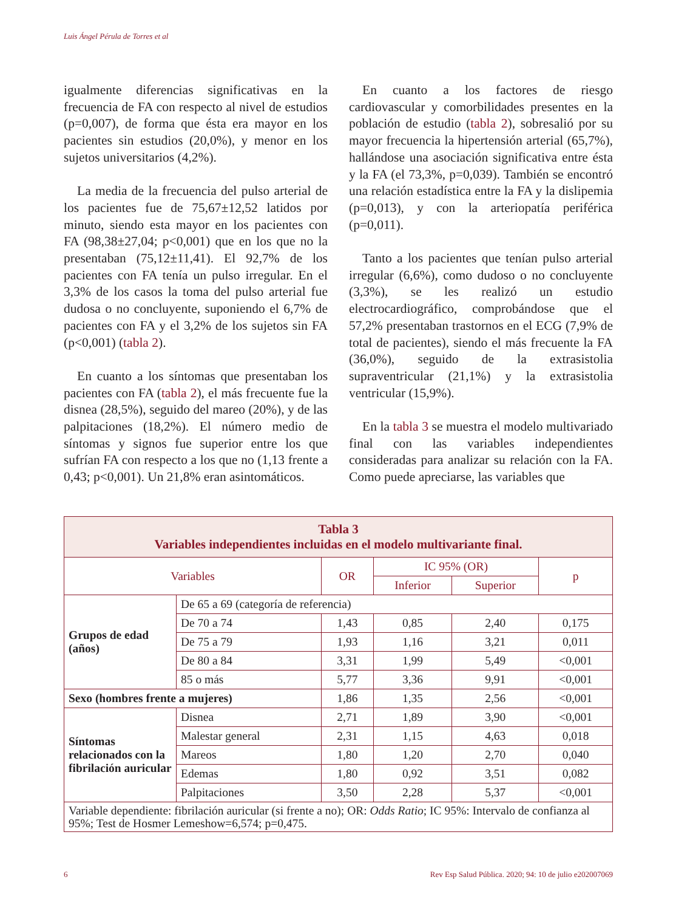Luis Ángel Pérula de Torres et al
igualmente diferencias significativas en la frecuencia de FA con respecto al nivel de estudios (p=0,007), de forma que ésta era mayor en los pacientes sin estudios (20,0%), y menor en los sujetos universitarios (4,2%).
La media de la frecuencia del pulso arterial de los pacientes fue de 75,67±12,52 latidos por minuto, siendo esta mayor en los pacientes con FA (98,38±27,04; p<0,001) que en los que no la presentaban (75,12±11,41). El 92,7% de los pacientes con FA tenía un pulso irregular. En el 3,3% de los casos la toma del pulso arterial fue dudosa o no concluyente, suponiendo el 6,7% de pacientes con FA y el 3,2% de los sujetos sin FA (p<0,001) (tabla 2).
En cuanto a los síntomas que presentaban los pacientes con FA (tabla 2), el más frecuente fue la disnea (28,5%), seguido del mareo (20%), y de las palpitaciones (18,2%). El número medio de síntomas y signos fue superior entre los que sufrían FA con respecto a los que no (1,13 frente a 0,43; p<0,001). Un 21,8% eran asintomáticos.
En cuanto a los factores de riesgo cardiovascular y comorbilidades presentes en la población de estudio (tabla 2), sobresalió por su mayor frecuencia la hipertensión arterial (65,7%), hallándose una asociación significativa entre ésta y la FA (el 73,3%, p=0,039). También se encontró una relación estadística entre la FA y la dislipemia (p=0,013), y con la arteriopatía periférica (p=0,011).
Tanto a los pacientes que tenían pulso arterial irregular (6,6%), como dudoso o no concluyente (3,3%), se les realizó un estudio electrocardiográfico, comprobándose que el 57,2% presentaban trastornos en el ECG (7,9% de total de pacientes), siendo el más frecuente la FA (36,0%), seguido de la extrasistolia supraventricular (21,1%) y la extrasistolia ventricular (15,9%).
En la tabla 3 se muestra el modelo multivariado final con las variables independientes consideradas para analizar su relación con la FA. Como puede apreciarse, las variables que
| Tabla 3 Variables independientes incluidas en el modelo multivariante final. | | | | | |
| Variables | | OR | IC 95% (OR) | | p |
| | | | Inferior | Superior | |
| Grupos de edad (años) | De 65 a 69 (categoría de referencia) | | | | |
| | De 70 a 74 | 1,43 | 0,85 | 2,40 | 0,175 |
| | De 75 a 79 | 1,93 | 1,16 | 3,21 | 0,011 |
| | De 80 a 84 | 3,31 | 1,99 | 5,49 | <0,001 |
| | 85 o más | 5,77 | 3,36 | 9,91 | <0,001 |
| Sexo (hombres frente a mujeres) | | 1,86 | 1,35 | 2,56 | <0,001 |
| Síntomas relacionados con la fibrilación auricular | Disnea | 2,71 | 1,89 | 3,90 | <0,001 |
| | Malestar general | 2,31 | 1,15 | 4,63 | 0,018 |
| | Mareos | 1,80 | 1,20 | 2,70 | 0,040 |
| | Edemas | 1,80 | 0,92 | 3,51 | 0,082 |
| | Palpitaciones | 3,50 | 2,28 | 5,37 | <0,001 |
| Variable dependiente: fibrilación auricular (si frente a no); OR: Odds Ratio ; IC 95%: Intervalo de confianza al 95%; Test de Hosmer Lemeshow=6,574; p=0,475. | | | | | |
6
Rev Esp Salud Pública. 2020; 94: 10 de julio e202007069